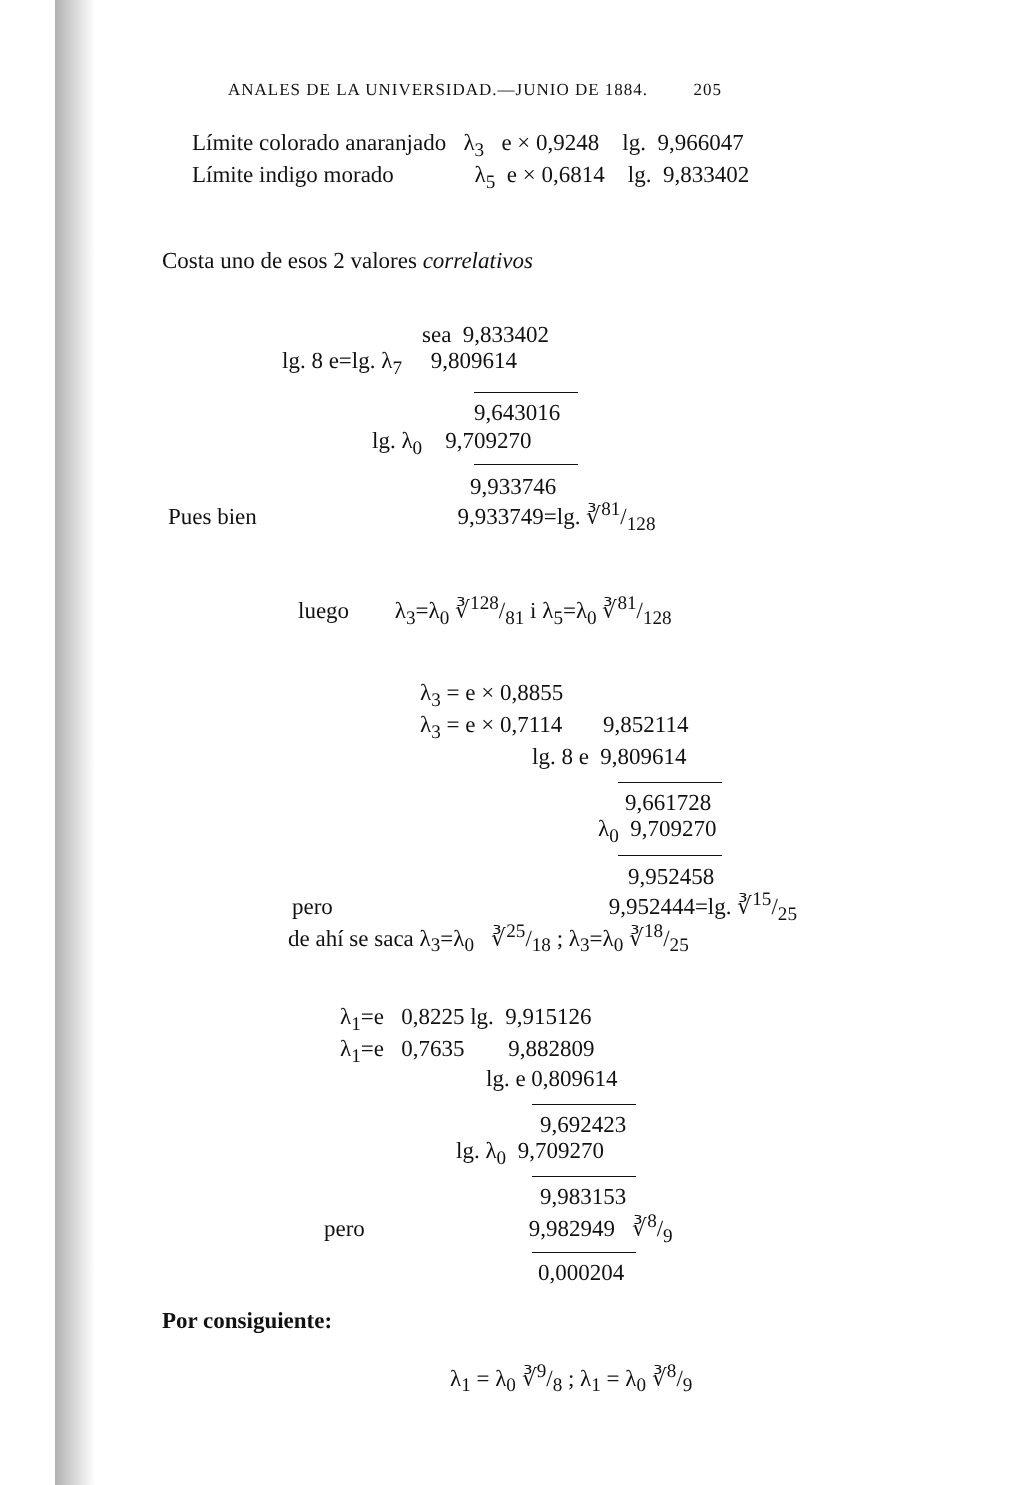ANALES DE LA UNIVERSIDAD.—JUNIO DE 1884. 205
Límite colorado anaranjado λ<sub>3</sub> e × 0,9248 lg. 9,966047
Límite indigo morado λ<sub>5</sub> e × 0,6814 lg. 9,833402
Costa uno de esos 2 valores correlativos
sea 9,833402
lg. 8 e=lg. λ<sub>7</sub> 9,809614
9,643016
lg. λ<sub>0</sub> 9,709270
9,933746
Pues bien 9,933749=lg. ∛81/128
luego λ<sub>3</sub>=λ<sub>0</sub> ∛128/81 i λ<sub>5</sub>=λ<sub>0</sub> ∛81/128
λ<sub>3</sub> = e × 0,8855
λ<sub>3</sub> = e × 0,7114 9,852114
lg. 8 e 9,809614
9,661728
λ<sub>0</sub> 9,709270
9,952458
pero 9,952444=lg. ∛15/25
de ahí se saca λ<sub>3</sub>=λ<sub>0</sub> ∛25/18 ; λ<sub>3</sub>=λ<sub>0</sub> ∛18/25
λ<sub>1</sub>=e 0,8225 lg. 9,915126
λ<sub>1</sub>=e 0,7635 9,882809
lg. e 0,809614
9,692423
lg. λ<sub>0</sub> 9,709270
9,983153
pero 9,982949 ∛8/9
0,000204
Por consiguiente:
λ<sub>1</sub> = λ<sub>0</sub> ∛9/8 ; λ<sub>1</sub> = λ<sub>0</sub> ∛8/9